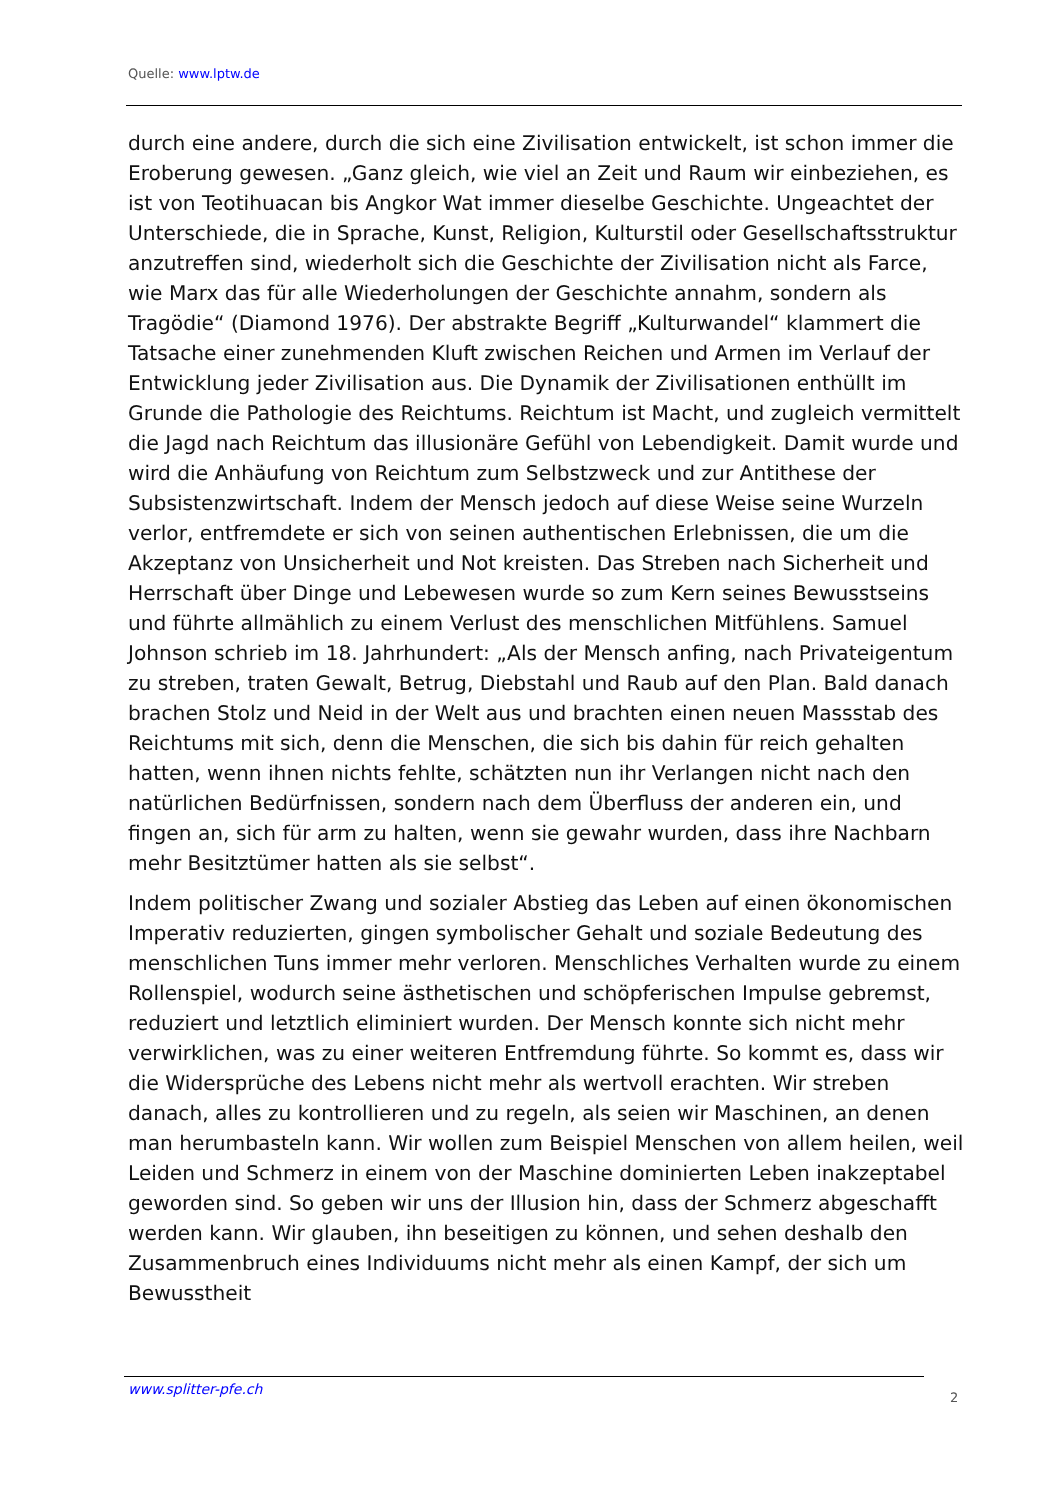Quelle: www.lptw.de
durch eine andere, durch die sich eine Zivilisation entwickelt, ist schon immer die Eroberung gewesen. „Ganz gleich, wie viel an Zeit und Raum wir einbeziehen, es ist von Teotihuacan bis Angkor Wat immer dieselbe Geschichte. Ungeachtet der Unterschiede, die in Sprache, Kunst, Religion, Kulturstil oder Gesellschaftsstruktur anzutreffen sind, wiederholt sich die Geschichte der Zivilisation nicht als Farce, wie Marx das für alle Wiederholungen der Geschichte annahm, sondern als Tragödie“ (Diamond 1976). Der abstrakte Begriff „Kulturwandel“ klammert die Tatsache einer zunehmenden Kluft zwischen Reichen und Armen im Verlauf der Entwicklung jeder Zivilisation aus. Die Dynamik der Zivilisationen enthüllt im Grunde die Pathologie des Reichtums. Reichtum ist Macht, und zugleich vermittelt die Jagd nach Reichtum das illusionäre Gefühl von Lebendigkeit. Damit wurde und wird die Anhäufung von Reichtum zum Selbstzweck und zur Antithese der Subsistenzwirtschaft. Indem der Mensch jedoch auf diese Weise seine Wurzeln verlor, entfremdete er sich von seinen authentischen Erlebnissen, die um die Akzeptanz von Unsicherheit und Not kreisten. Das Streben nach Sicherheit und Herrschaft über Dinge und Lebewesen wurde so zum Kern seines Bewusstseins und führte allmählich zu einem Verlust des menschlichen Mitfühlens. Samuel Johnson schrieb im 18. Jahrhundert: „Als der Mensch anfing, nach Privateigentum zu streben, traten Gewalt, Betrug, Diebstahl und Raub auf den Plan. Bald danach brachen Stolz und Neid in der Welt aus und brachten einen neuen Massstab des Reichtums mit sich, denn die Menschen, die sich bis dahin für reich gehalten hatten, wenn ihnen nichts fehlte, schätzten nun ihr Verlangen nicht nach den natürlichen Bedürfnissen, sondern nach dem Überfluss der anderen ein, und fingen an, sich für arm zu halten, wenn sie gewahr wurden, dass ihre Nachbarn mehr Besitztümer hatten als sie selbst“.
Indem politischer Zwang und sozialer Abstieg das Leben auf einen ökonomischen Imperativ reduzierten, gingen symbolischer Gehalt und soziale Bedeutung des menschlichen Tuns immer mehr verloren. Menschliches Verhalten wurde zu einem Rollenspiel, wodurch seine ästhetischen und schöpferischen Impulse gebremst, reduziert und letztlich eliminiert wurden. Der Mensch konnte sich nicht mehr verwirklichen, was zu einer weiteren Entfremdung führte. So kommt es, dass wir die Widersprüche des Lebens nicht mehr als wertvoll erachten. Wir streben danach, alles zu kontrollieren und zu regeln, als seien wir Maschinen, an denen man herumbasteln kann. Wir wollen zum Beispiel Menschen von allem heilen, weil Leiden und Schmerz in einem von der Maschine dominierten Leben inakzeptabel geworden sind. So geben wir uns der Illusion hin, dass der Schmerz abgeschafft werden kann. Wir glauben, ihn beseitigen zu können, und sehen deshalb den Zusammenbruch eines Individuums nicht mehr als einen Kampf, der sich um Bewusstheit
www.splitter-pfe.ch
2